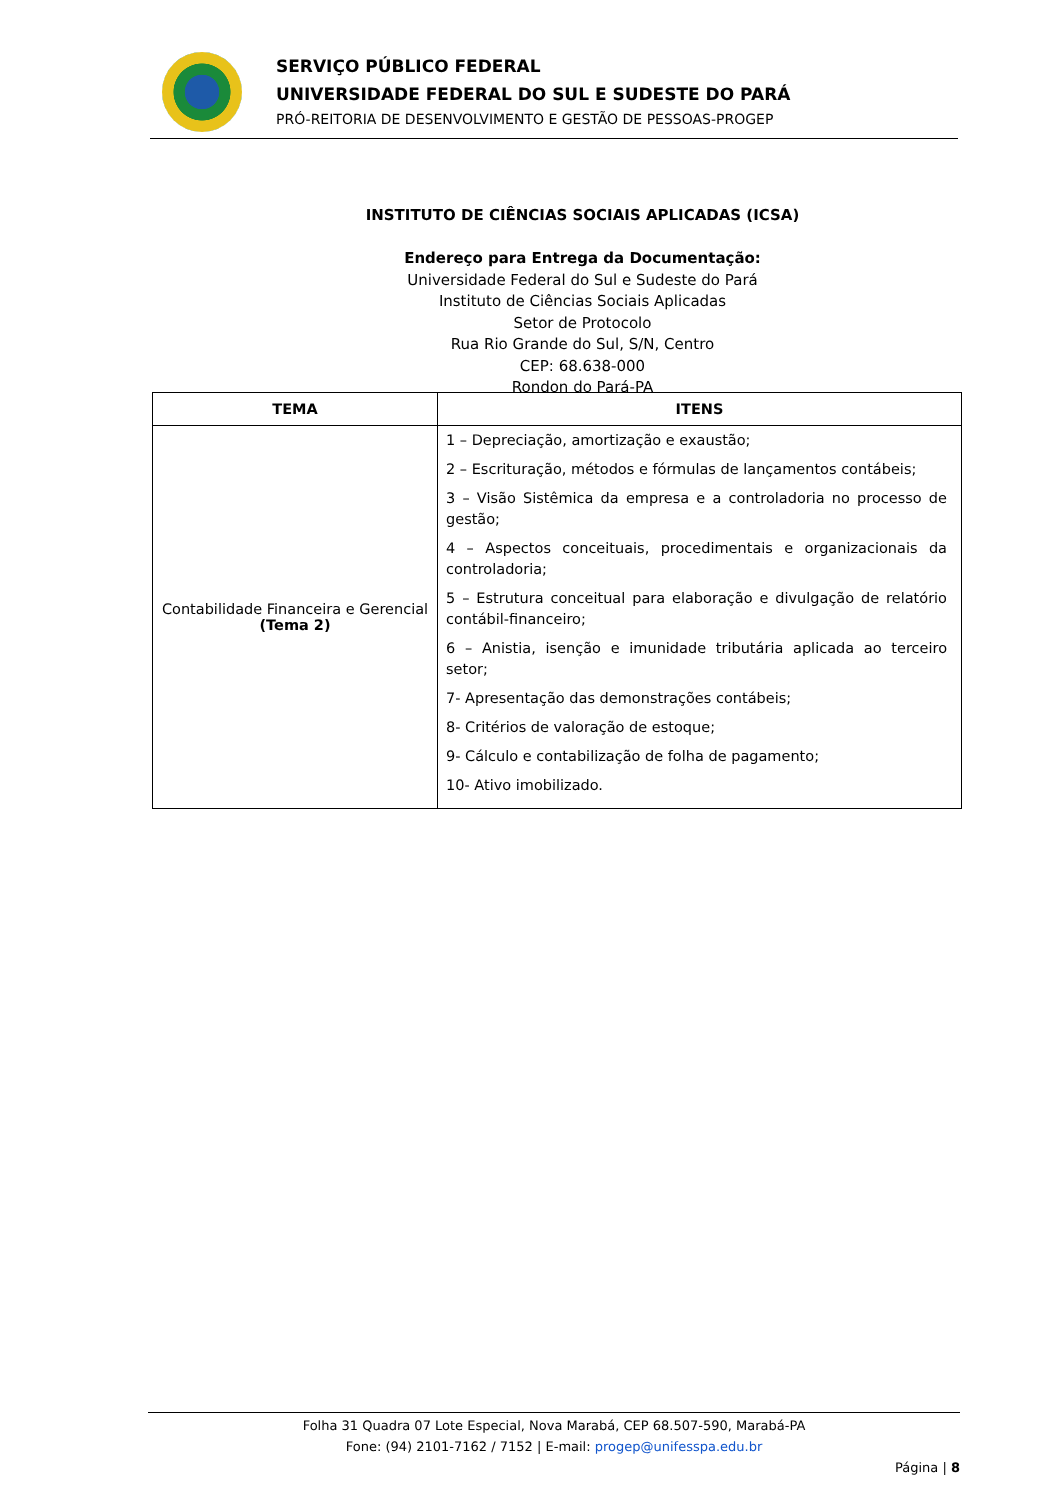SERVIÇO PÚBLICO FEDERAL
UNIVERSIDADE FEDERAL DO SUL E SUDESTE DO PARÁ
PRÓ-REITORIA DE DESENVOLVIMENTO E GESTÃO DE PESSOAS-PROGEP
INSTITUTO DE CIÊNCIAS SOCIAIS APLICADAS (ICSA)
Endereço para Entrega da Documentação:
Universidade Federal do Sul e Sudeste do Pará
Instituto de Ciências Sociais Aplicadas
Setor de Protocolo
Rua Rio Grande do Sul, S/N, Centro
CEP: 68.638-000
Rondon do Pará-PA
| TEMA | ITENS |
| --- | --- |
| Contabilidade Financeira e Gerencial (Tema 2) | 1 – Depreciação, amortização e exaustão; 2 – Escrituração, métodos e fórmulas de lançamentos contábeis; 3 – Visão Sistêmica da empresa e a controladoria no processo de gestão; 4 – Aspectos conceituais, procedimentais e organizacionais da controladoria; 5 – Estrutura conceitual para elaboração e divulgação de relatório contábil-financeiro; 6 – Anistia, isenção e imunidade tributária aplicada ao terceiro setor; 7- Apresentação das demonstrações contábeis; 8- Critérios de valoração de estoque; 9- Cálculo e contabilização de folha de pagamento; 10- Ativo imobilizado. |
Folha 31 Quadra 07 Lote Especial, Nova Marabá, CEP 68.507-590, Marabá-PA
Fone: (94) 2101-7162 / 7152 | E-mail: progep@unifesspa.edu.br
Página | 8